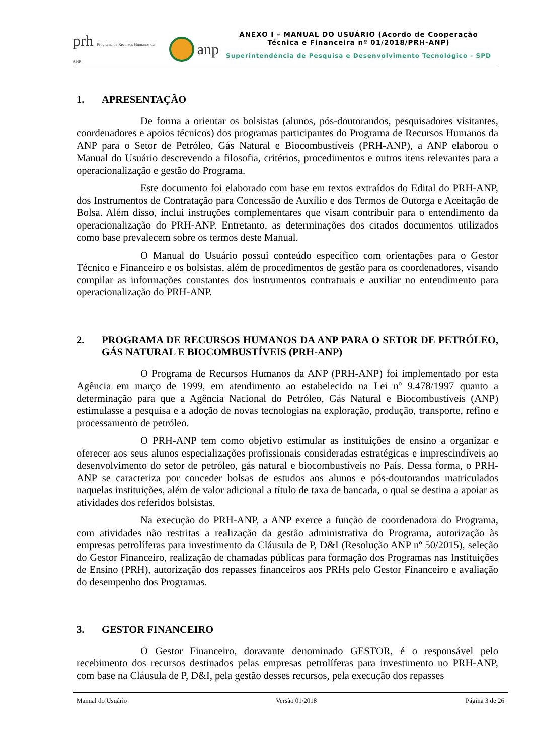prh Programa de Recursos Humanos da ANP
anp
ANEXO I – MANUAL DO USUÁRIO (Acordo de Cooperação
Técnica e Financeira nº 01/2018/PRH-ANP)
Superintendência de Pesquisa e Desenvolvimento Tecnológico - SPD
1. APRESENTAÇÃO
De forma a orientar os bolsistas (alunos, pós-doutorandos, pesquisadores visitantes, coordenadores e apoios técnicos) dos programas participantes do Programa de Recursos Humanos da ANP para o Setor de Petróleo, Gás Natural e Biocombustíveis (PRH-ANP), a ANP elaborou o Manual do Usuário descrevendo a filosofia, critérios, procedimentos e outros itens relevantes para a operacionalização e gestão do Programa.
Este documento foi elaborado com base em textos extraídos do Edital do PRH-ANP, dos Instrumentos de Contratação para Concessão de Auxílio e dos Termos de Outorga e Aceitação de Bolsa. Além disso, inclui instruções complementares que visam contribuir para o entendimento da operacionalização do PRH-ANP. Entretanto, as determinações dos citados documentos utilizados como base prevalecem sobre os termos deste Manual.
O Manual do Usuário possui conteúdo específico com orientações para o Gestor Técnico e Financeiro e os bolsistas, além de procedimentos de gestão para os coordenadores, visando compilar as informações constantes dos instrumentos contratuais e auxiliar no entendimento para operacionalização do PRH-ANP.
2. PROGRAMA DE RECURSOS HUMANOS DA ANP PARA O SETOR DE PETRÓLEO, GÁS NATURAL E BIOCOMBUSTÍVEIS (PRH-ANP)
O Programa de Recursos Humanos da ANP (PRH-ANP) foi implementado por esta Agência em março de 1999, em atendimento ao estabelecido na Lei nº 9.478/1997 quanto a determinação para que a Agência Nacional do Petróleo, Gás Natural e Biocombustíveis (ANP) estimulasse a pesquisa e a adoção de novas tecnologias na exploração, produção, transporte, refino e processamento de petróleo.
O PRH-ANP tem como objetivo estimular as instituições de ensino a organizar e oferecer aos seus alunos especializações profissionais consideradas estratégicas e imprescindíveis ao desenvolvimento do setor de petróleo, gás natural e biocombustíveis no País. Dessa forma, o PRH-ANP se caracteriza por conceder bolsas de estudos aos alunos e pós-doutorandos matriculados naquelas instituições, além de valor adicional a título de taxa de bancada, o qual se destina a apoiar as atividades dos referidos bolsistas.
Na execução do PRH-ANP, a ANP exerce a função de coordenadora do Programa, com atividades não restritas a realização da gestão administrativa do Programa, autorização às empresas petrolíferas para investimento da Cláusula de P, D&I (Resolução ANP nº 50/2015), seleção do Gestor Financeiro, realização de chamadas públicas para formação dos Programas nas Instituições de Ensino (PRH), autorização dos repasses financeiros aos PRHs pelo Gestor Financeiro e avaliação do desempenho dos Programas.
3. GESTOR FINANCEIRO
O Gestor Financeiro, doravante denominado GESTOR, é o responsável pelo recebimento dos recursos destinados pelas empresas petrolíferas para investimento no PRH-ANP, com base na Cláusula de P, D&I, pela gestão desses recursos, pela execução dos repasses
Manual do Usuário Versão 01/2018 Página 3 de 26